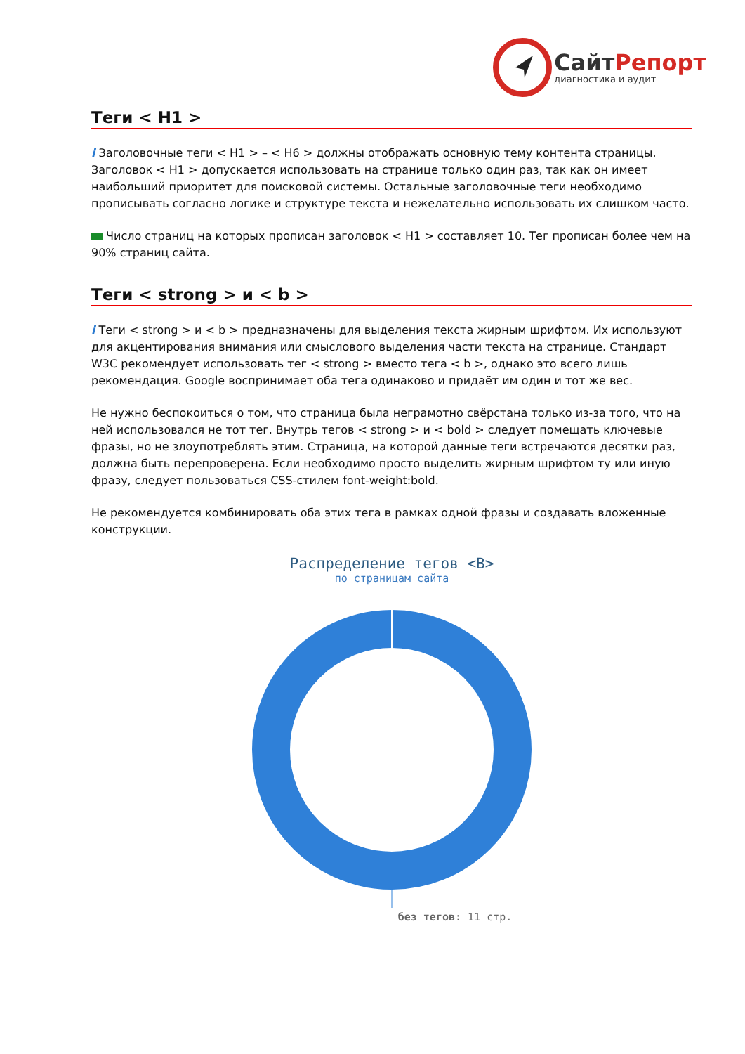СайтРепорт
диагностика и аудит
Теги < H1 >
i Заголовочные теги < H1 > – < H6 > должны отображать основную тему контента страницы. Заголовок < H1 > допускается использовать на странице только один раз, так как он имеет наибольший приоритет для поисковой системы. Остальные заголовочные теги необходимо прописывать согласно логике и структуре текста и нежелательно использовать их слишком часто.
Число страниц на которых прописан заголовок < H1 > составляет 10. Тег прописан более чем на 90% страниц сайта.
Теги < strong > и < b >
i Теги < strong > и < b > предназначены для выделения текста жирным шрифтом. Их используют для акцентирования внимания или смыслового выделения части текста на странице. Стандарт W3C рекомендует использовать тег < strong > вместо тега < b >, однако это всего лишь рекомендация. Google воспринимает оба тега одинаково и придаёт им один и тот же вес.
Не нужно беспокоиться о том, что страница была неграмотно свёрстана только из-за того, что на ней использовался не тот тег. Внутрь тегов < strong > и < bold > следует помещать ключевые фразы, но не злоупотреблять этим. Страница, на которой данные теги встречаются десятки раз, должна быть перепроверена. Если необходимо просто выделить жирным шрифтом ту или иную фразу, следует пользоваться CSS-стилем font-weight:bold.
Не рекомендуется комбинировать оба этих тега в рамках одной фразы и создавать вложенные конструкции.
Распределение тегов <B>
по страницам сайта
без тегов: 11 стр.